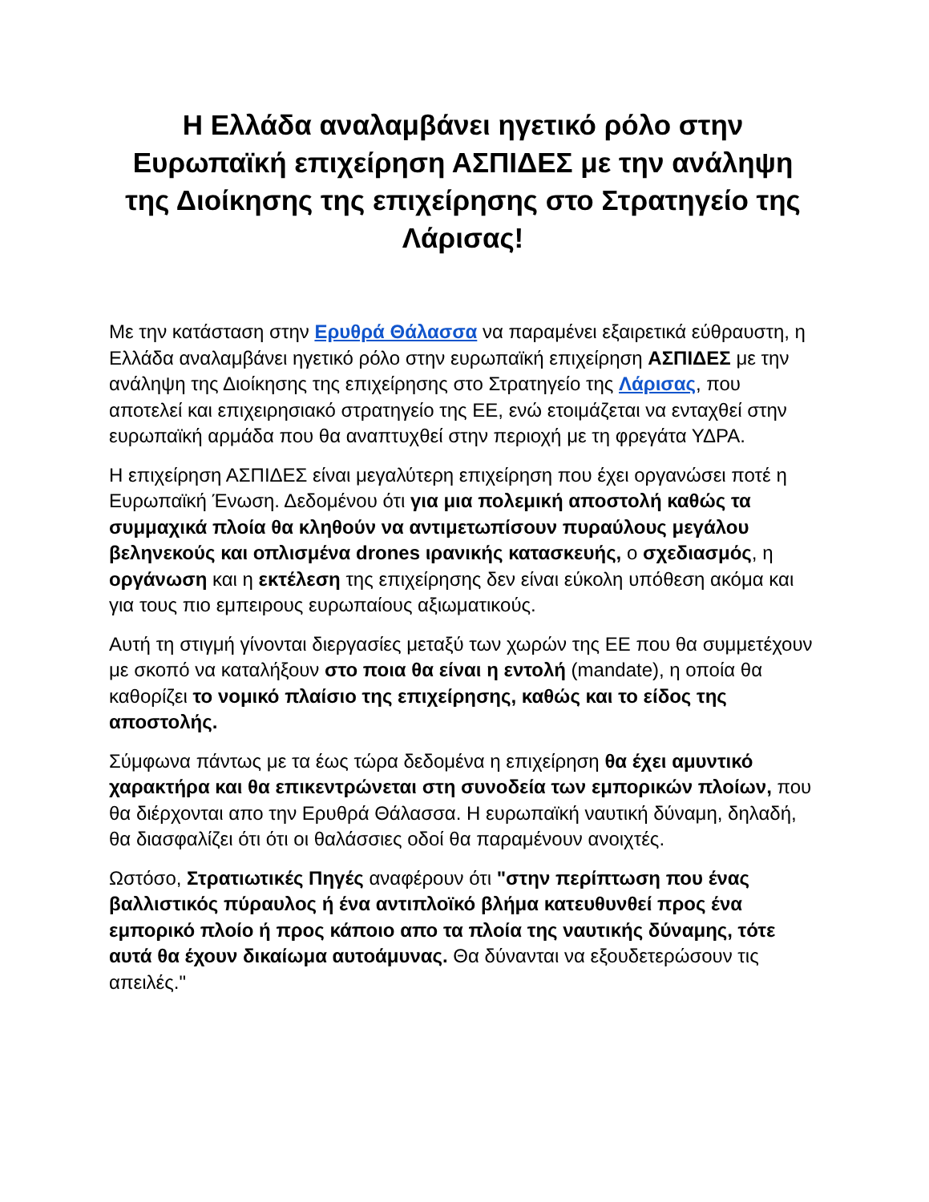Η Ελλάδα αναλαμβάνει ηγετικό ρόλο στην Ευρωπαϊκή επιχείρηση ΑΣΠΙΔΕΣ με την ανάληψη της Διοίκησης της επιχείρησης στο Στρατηγείο της Λάρισας!
Με την κατάσταση στην Ερυθρά Θάλασσα να παραμένει εξαιρετικά εύθραυστη, η Ελλάδα αναλαμβάνει ηγετικό ρόλο στην ευρωπαϊκή επιχείρηση ΑΣΠΙΔΕΣ με την ανάληψη της Διοίκησης της επιχείρησης στο Στρατηγείο της Λάρισας, που αποτελεί και επιχειρησιακό στρατηγείο της ΕΕ, ενώ ετοιμάζεται να ενταχθεί στην ευρωπαϊκή αρμάδα που θα αναπτυχθεί στην περιοχή με τη φρεγάτα ΥΔΡΑ.
Η επιχείρηση ΑΣΠΙΔΕΣ είναι μεγαλύτερη επιχείρηση που έχει οργανώσει ποτέ η Ευρωπαϊκή Ένωση. Δεδομένου ότι για μια πολεμική αποστολή καθώς τα συμμαχικά πλοία θα κληθούν να αντιμετωπίσουν πυραύλους μεγάλου βεληνεκούς και οπλισμένα drones ιρανικής κατασκευής, ο σχεδιασμός, η οργάνωση και η εκτέλεση της επιχείρησης δεν είναι εύκολη υπόθεση ακόμα και για τους πιο εμπειρους ευρωπαίους αξιωματικούς.
Αυτή τη στιγμή γίνονται διεργασίες μεταξύ των χωρών της ΕΕ που θα συμμετέχουν με σκοπό να καταλήξουν στο ποια θα είναι η εντολή (mandate), η οποία θα καθορίζει το νομικό πλαίσιο της επιχείρησης, καθώς και το είδος της αποστολής.
Σύμφωνα πάντως με τα έως τώρα δεδομένα η επιχείρηση θα έχει αμυντικό χαρακτήρα και θα επικεντρώνεται στη συνοδεία των εμπορικών πλοίων, που θα διέρχονται απο την Ερυθρά Θάλασσα. Η ευρωπαϊκή ναυτική δύναμη, δηλαδή, θα διασφαλίζει ότι ότι οι θαλάσσιες οδοί θα παραμένουν ανοιχτές.
Ωστόσο, Στρατιωτικές Πηγές αναφέρουν ότι "στην περίπτωση που ένας βαλλιστικός πύραυλος ή ένα αντιπλοϊκό βλήμα κατευθυνθεί προς ένα εμπορικό πλοίο ή προς κάποιο απο τα πλοία της ναυτικής δύναμης, τότε αυτά θα έχουν δικαίωμα αυτοάμυνας. Θα δύνανται να εξουδετερώσουν τις απειλές."